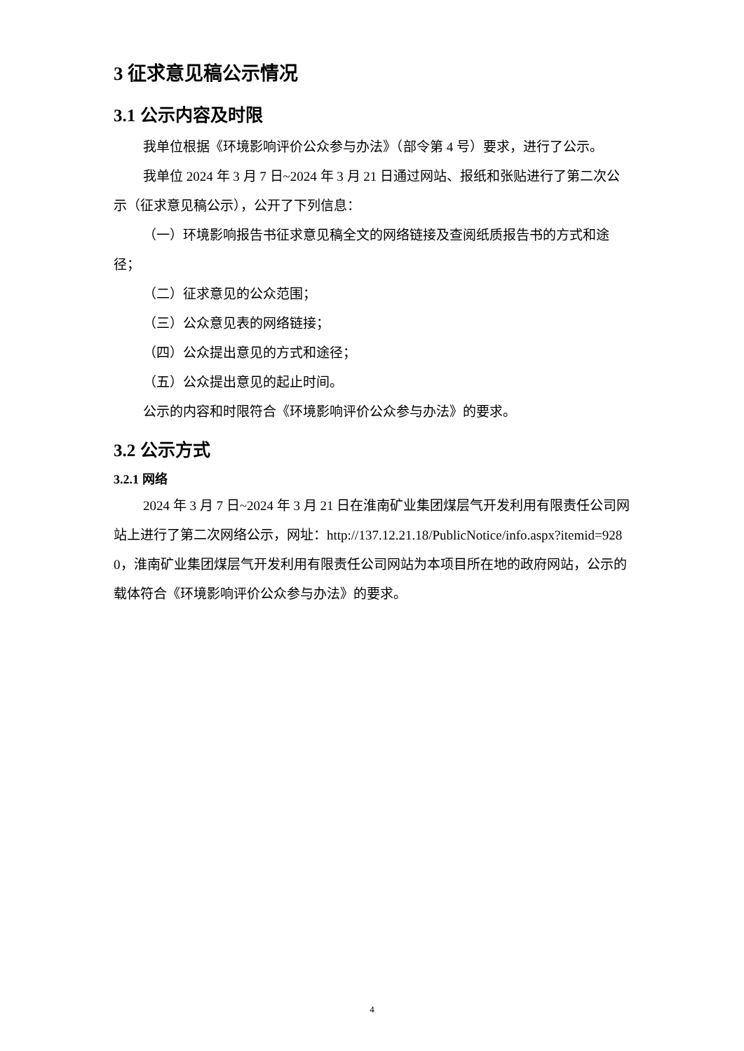3 征求意见稿公示情况
3.1 公示内容及时限
我单位根据《环境影响评价公众参与办法》（部令第 4 号）要求，进行了公示。
我单位 2024 年 3 月 7 日~2024 年 3 月 21 日通过网站、报纸和张贴进行了第二次公示（征求意见稿公示），公开了下列信息：
（一）环境影响报告书征求意见稿全文的网络链接及查阅纸质报告书的方式和途径；
（二）征求意见的公众范围；
（三）公众意见表的网络链接；
（四）公众提出意见的方式和途径；
（五）公众提出意见的起止时间。
公示的内容和时限符合《环境影响评价公众参与办法》的要求。
3.2 公示方式
3.2.1 网络
2024 年 3 月 7 日~2024 年 3 月 21 日在淮南矿业集团煤层气开发利用有限责任公司网站上进行了第二次网络公示，网址：http://137.12.21.18/PublicNotice/info.aspx?itemid=9280，淮南矿业集团煤层气开发利用有限责任公司网站为本项目所在地的政府网站，公示的载体符合《环境影响评价公众参与办法》的要求。
4